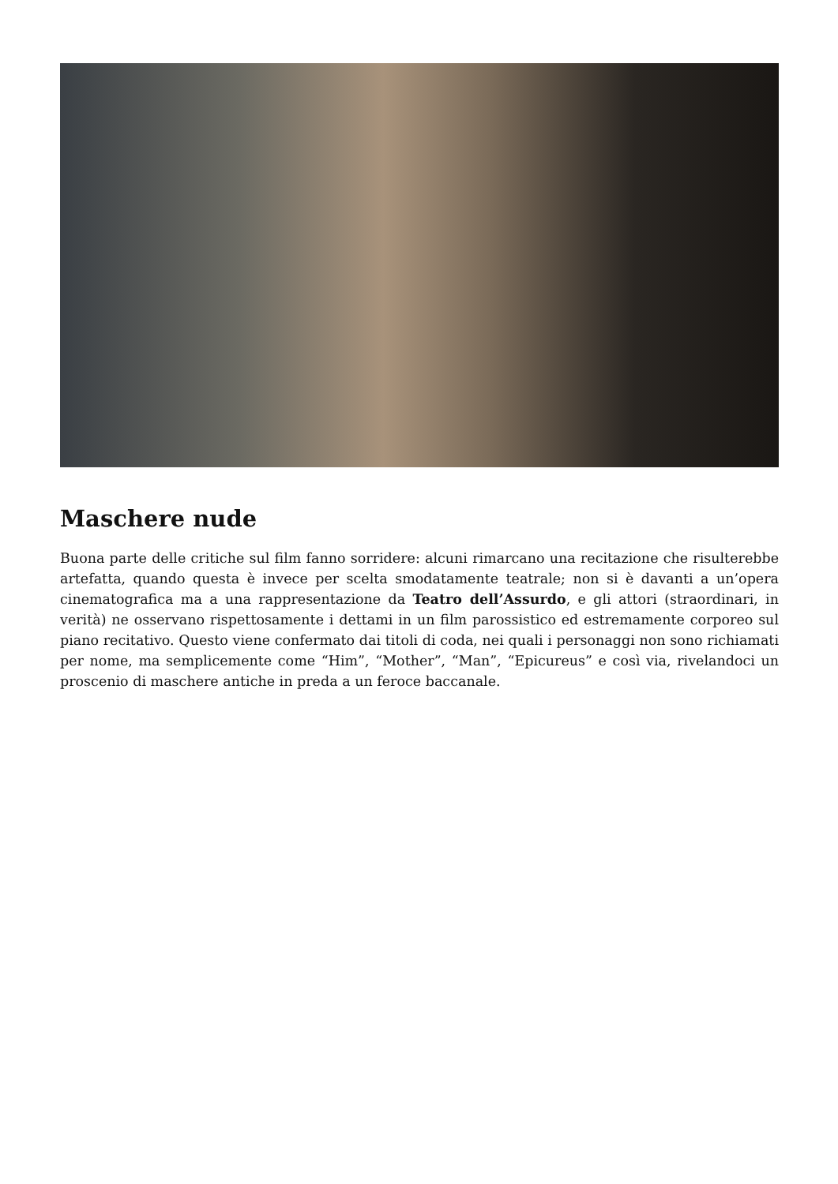Maschere nude
Buona parte delle critiche sul film fanno sorridere: alcuni rimarcano una recitazione che risulterebbe artefatta, quando questa è invece per scelta smodatamente teatrale; non si è davanti a un’opera cinematografica ma a una rappresentazione da Teatro dell’Assurdo, e gli attori (straordinari, in verità) ne osservano rispettosamente i dettami in un film parossistico ed estremamente corporeo sul piano recitativo. Questo viene confermato dai titoli di coda, nei quali i personaggi non sono richiamati per nome, ma semplicemente come “Him”, “Mother”, “Man”, “Epicureus” e così via, rivelandoci un proscenio di maschere antiche in preda a un feroce baccanale.